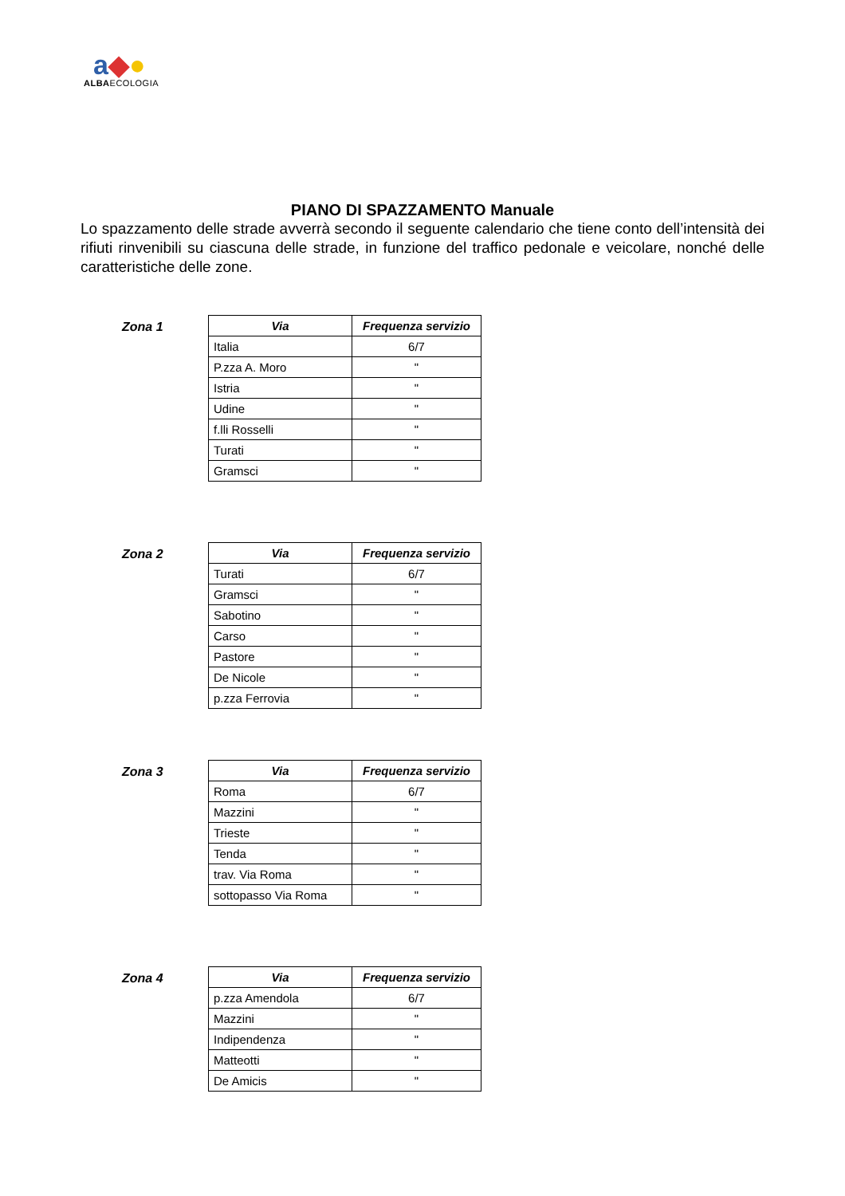a◆●
ALBAECOLOGIA
PIANO DI SPAZZAMENTO Manuale
Lo spazzamento delle strade avverrà secondo il seguente calendario che tiene conto dell’intensità dei rifiuti rinvenibili su ciascuna delle strade, in funzione del traffico pedonale e veicolare, nonché delle caratteristiche delle zone.
Zona 1
| Via | Frequenza servizio |
| --- | --- |
| Italia | 6/7 |
| P.zza A. Moro | " |
| Istria | " |
| Udine | " |
| f.lli Rosselli | " |
| Turati | " |
| Gramsci | " |
Zona 2
| Via | Frequenza servizio |
| --- | --- |
| Turati | 6/7 |
| Gramsci | " |
| Sabotino | " |
| Carso | " |
| Pastore | " |
| De Nicole | " |
| p.zza Ferrovia | " |
Zona 3
| Via | Frequenza servizio |
| --- | --- |
| Roma | 6/7 |
| Mazzini | " |
| Trieste | " |
| Tenda | " |
| trav. Via Roma | " |
| sottopasso Via Roma | " |
Zona 4
| Via | Frequenza servizio |
| --- | --- |
| p.zza Amendola | 6/7 |
| Mazzini | " |
| Indipendenza | " |
| Matteotti | " |
| De Amicis | " |